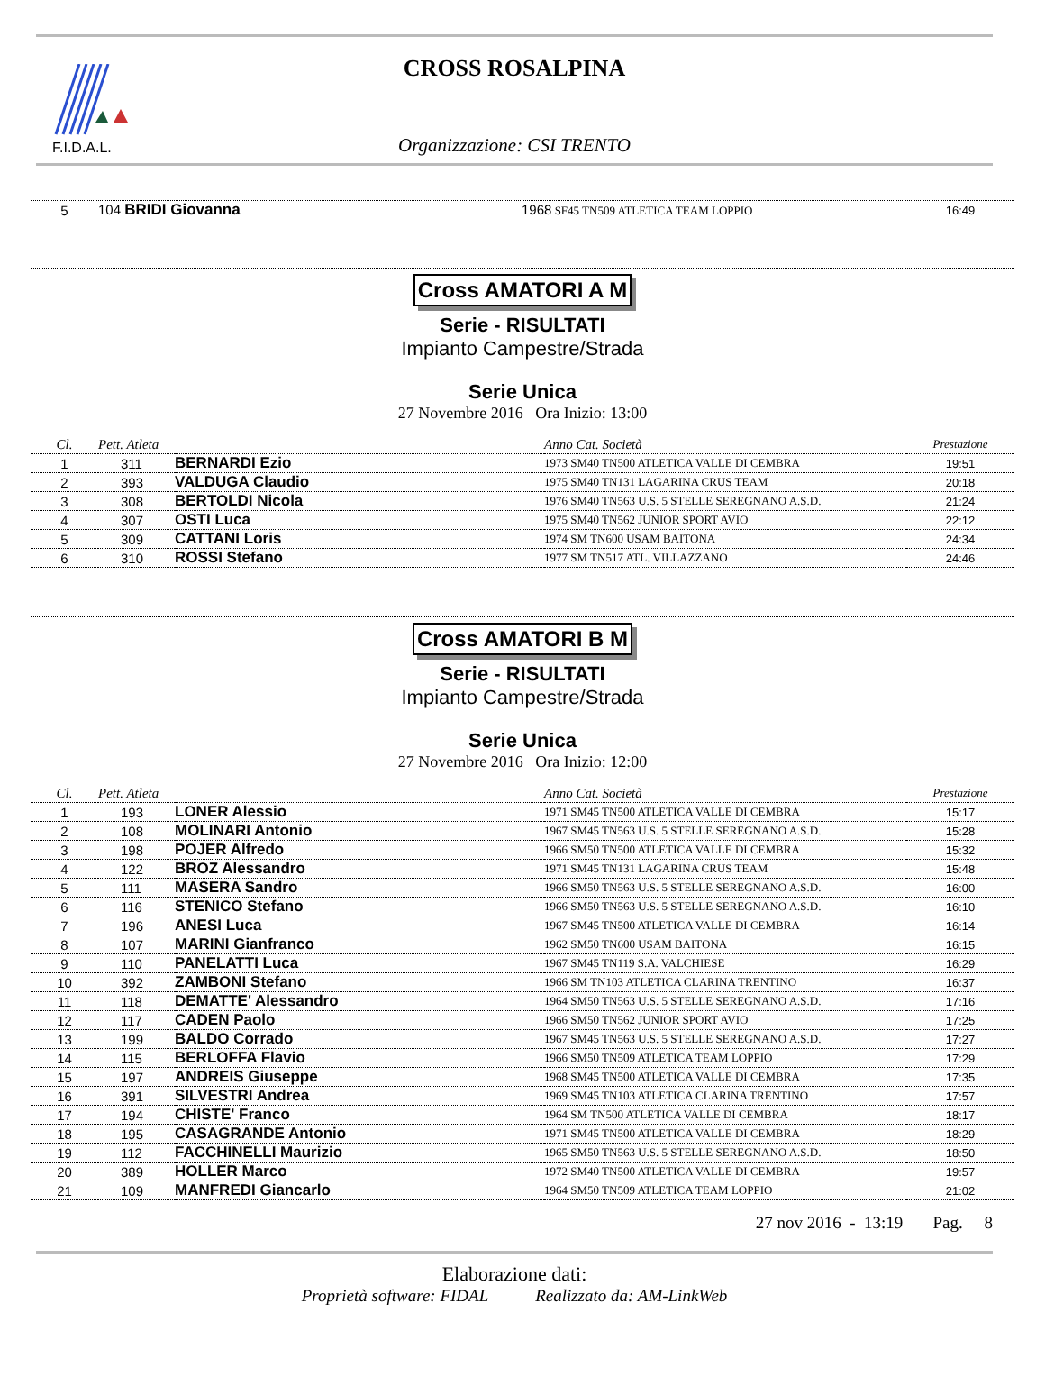F.I.D.A.L.
CROSS ROSALPINA
Organizzazione: CSI TRENTO
| 5 | 104 BRIDI Giovanna | 1968 SF45 TN509 ATLETICA TEAM LOPPIO | 16:49 |
Cross AMATORI A M
Serie - RISULTATI
Impianto Campestre/Strada
Serie Unica
27 Novembre 2016 Ora Inizio: 13:00
| Cl. | Pett. Atleta | | Anno Cat. Società | Prestazione |
| --- | --- | --- | --- | --- |
| 1 | 311 | BERNARDI Ezio | 1973 SM40 TN500 ATLETICA VALLE DI CEMBRA | 19:51 |
| 2 | 393 | VALDUGA Claudio | 1975 SM40 TN131 LAGARINA CRUS TEAM | 20:18 |
| 3 | 308 | BERTOLDI Nicola | 1976 SM40 TN563 U.S. 5 STELLE SEREGNANO A.S.D. | 21:24 |
| 4 | 307 | OSTI Luca | 1975 SM40 TN562 JUNIOR SPORT AVIO | 22:12 |
| 5 | 309 | CATTANI Loris | 1974 SM TN600 USAM BAITONA | 24:34 |
| 6 | 310 | ROSSI Stefano | 1977 SM TN517 ATL. VILLAZZANO | 24:46 |
Cross AMATORI B M
Serie - RISULTATI
Impianto Campestre/Strada
Serie Unica
27 Novembre 2016 Ora Inizio: 12:00
| Cl. | Pett. Atleta | | Anno Cat. Società | Prestazione |
| --- | --- | --- | --- | --- |
| 1 | 193 | LONER Alessio | 1971 SM45 TN500 ATLETICA VALLE DI CEMBRA | 15:17 |
| 2 | 108 | MOLINARI Antonio | 1967 SM45 TN563 U.S. 5 STELLE SEREGNANO A.S.D. | 15:28 |
| 3 | 198 | POJER Alfredo | 1966 SM50 TN500 ATLETICA VALLE DI CEMBRA | 15:32 |
| 4 | 122 | BROZ Alessandro | 1971 SM45 TN131 LAGARINA CRUS TEAM | 15:48 |
| 5 | 111 | MASERA Sandro | 1966 SM50 TN563 U.S. 5 STELLE SEREGNANO A.S.D. | 16:00 |
| 6 | 116 | STENICO Stefano | 1966 SM50 TN563 U.S. 5 STELLE SEREGNANO A.S.D. | 16:10 |
| 7 | 196 | ANESI Luca | 1967 SM45 TN500 ATLETICA VALLE DI CEMBRA | 16:14 |
| 8 | 107 | MARINI Gianfranco | 1962 SM50 TN600 USAM BAITONA | 16:15 |
| 9 | 110 | PANELATTI Luca | 1967 SM45 TN119 S.A. VALCHIESE | 16:29 |
| 10 | 392 | ZAMBONI Stefano | 1966 SM TN103 ATLETICA CLARINA TRENTINO | 16:37 |
| 11 | 118 | DEMATTE' Alessandro | 1964 SM50 TN563 U.S. 5 STELLE SEREGNANO A.S.D. | 17:16 |
| 12 | 117 | CADEN Paolo | 1966 SM50 TN562 JUNIOR SPORT AVIO | 17:25 |
| 13 | 199 | BALDO Corrado | 1967 SM45 TN563 U.S. 5 STELLE SEREGNANO A.S.D. | 17:27 |
| 14 | 115 | BERLOFFA Flavio | 1966 SM50 TN509 ATLETICA TEAM LOPPIO | 17:29 |
| 15 | 197 | ANDREIS Giuseppe | 1968 SM45 TN500 ATLETICA VALLE DI CEMBRA | 17:35 |
| 16 | 391 | SILVESTRI Andrea | 1969 SM45 TN103 ATLETICA CLARINA TRENTINO | 17:57 |
| 17 | 194 | CHISTE' Franco | 1964 SM TN500 ATLETICA VALLE DI CEMBRA | 18:17 |
| 18 | 195 | CASAGRANDE Antonio | 1971 SM45 TN500 ATLETICA VALLE DI CEMBRA | 18:29 |
| 19 | 112 | FACCHINELLI Maurizio | 1965 SM50 TN563 U.S. 5 STELLE SEREGNANO A.S.D. | 18:50 |
| 20 | 389 | HOLLER Marco | 1972 SM40 TN500 ATLETICA VALLE DI CEMBRA | 19:57 |
| 21 | 109 | MANFREDI Giancarlo | 1964 SM50 TN509 ATLETICA TEAM LOPPIO | 21:02 |
27 nov 2016 - 13:19 Pag. 8
Elaborazione dati:
Proprietà software: FIDAL Realizzato da: AM-LinkWeb